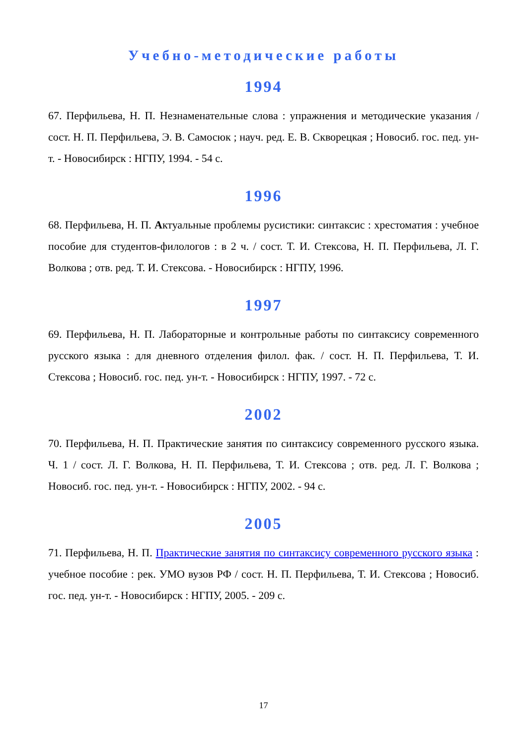Учебно-методические работы
1994
67. Перфильева, Н. П. Незнаменательные слова : упражнения и методические указания / сост. Н. П. Перфильева, Э. В. Самосюк ; науч. ред. Е. В. Скворецкая ; Новосиб. гос. пед. ун-т. - Новосибирск : НГПУ, 1994. - 54 с.
1996
68. Перфильева, Н. П. Актуальные проблемы русистики: синтаксис : хрестоматия : учебное пособие для студентов-филологов : в 2 ч. / сост. Т. И. Стексова, Н. П. Перфильева, Л. Г. Волкова ; отв. ред. Т. И. Стексова. - Новосибирск : НГПУ, 1996.
1997
69. Перфильева, Н. П. Лабораторные и контрольные работы по синтаксису современного русского языка : для дневного отделения филол. фак. / сост. Н. П. Перфильева, Т. И. Стексова ; Новосиб. гос. пед. ун-т. - Новосибирск : НГПУ, 1997. - 72 с.
2002
70. Перфильева, Н. П. Практические занятия по синтаксису современного русского языка. Ч. 1 / сост. Л. Г. Волкова, Н. П. Перфильева, Т. И. Стексова ; отв. ред. Л. Г. Волкова ; Новосиб. гос. пед. ун-т. - Новосибирск : НГПУ, 2002. - 94 с.
2005
71. Перфильева, Н. П. Практические занятия по синтаксису современного русского языка : учебное пособие : рек. УМО вузов РФ / сост. Н. П. Перфильева, Т. И. Стексова ; Новосиб. гос. пед. ун-т. - Новосибирск : НГПУ, 2005. - 209 с.
17